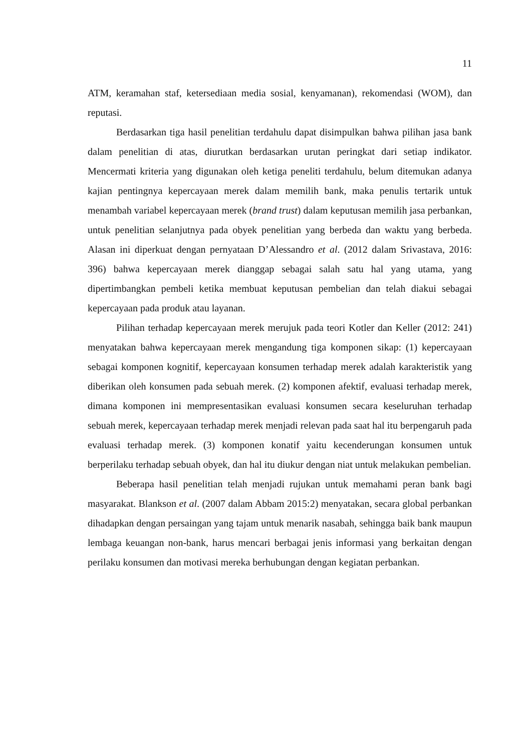11
ATM, keramahan staf, ketersediaan media sosial, kenyamanan), rekomendasi (WOM), dan reputasi.
Berdasarkan tiga hasil penelitian terdahulu dapat disimpulkan bahwa pilihan jasa bank dalam penelitian di atas, diurutkan berdasarkan urutan peringkat dari setiap indikator. Mencermati kriteria yang digunakan oleh ketiga peneliti terdahulu, belum ditemukan adanya kajian pentingnya kepercayaan merek dalam memilih bank, maka penulis tertarik untuk menambah variabel kepercayaan merek (brand trust) dalam keputusan memilih jasa perbankan, untuk penelitian selanjutnya pada obyek penelitian yang berbeda dan waktu yang berbeda. Alasan ini diperkuat dengan pernyataan D’Alessandro et al. (2012 dalam Srivastava, 2016: 396) bahwa kepercayaan merek dianggap sebagai salah satu hal yang utama, yang dipertimbangkan pembeli ketika membuat keputusan pembelian dan telah diakui sebagai kepercayaan pada produk atau layanan.
Pilihan terhadap kepercayaan merek merujuk pada teori Kotler dan Keller (2012: 241) menyatakan bahwa kepercayaan merek mengandung tiga komponen sikap: (1) kepercayaan sebagai komponen kognitif, kepercayaan konsumen terhadap merek adalah karakteristik yang diberikan oleh konsumen pada sebuah merek. (2) komponen afektif, evaluasi terhadap merek, dimana komponen ini mempresentasikan evaluasi konsumen secara keseluruhan terhadap sebuah merek, kepercayaan terhadap merek menjadi relevan pada saat hal itu berpengaruh pada evaluasi terhadap merek. (3) komponen konatif yaitu kecenderungan konsumen untuk berperilaku terhadap sebuah obyek, dan hal itu diukur dengan niat untuk melakukan pembelian.
Beberapa hasil penelitian telah menjadi rujukan untuk memahami peran bank bagi masyarakat. Blankson et al. (2007 dalam Abbam 2015:2) menyatakan, secara global perbankan dihadapkan dengan persaingan yang tajam untuk menarik nasabah, sehingga baik bank maupun lembaga keuangan non-bank, harus mencari berbagai jenis informasi yang berkaitan dengan perilaku konsumen dan motivasi mereka berhubungan dengan kegiatan perbankan.